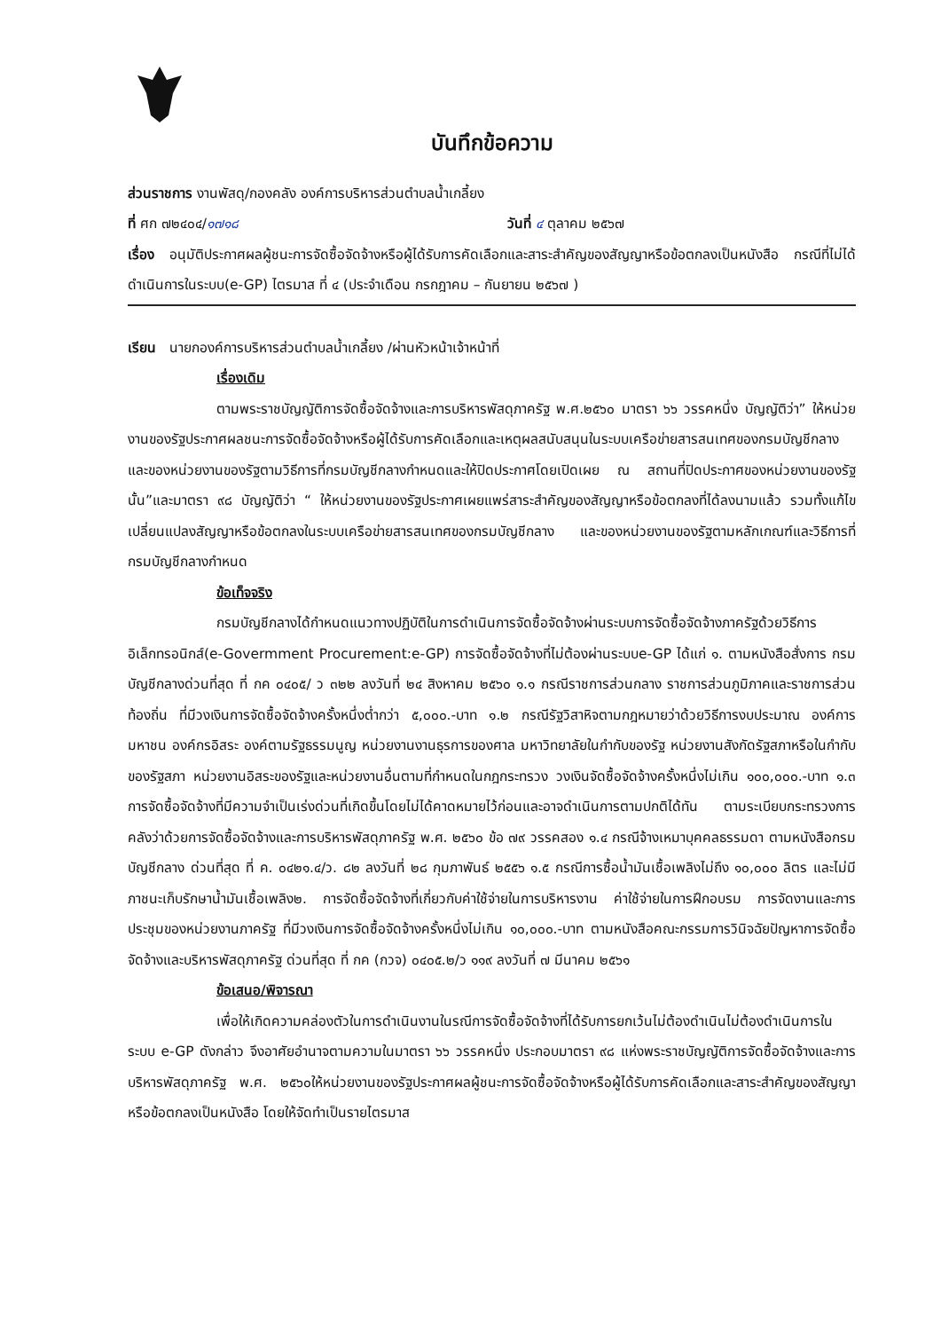บันทึกข้อความ
ส่วนราชการ งานพัสดุ/กองคลัง องค์การบริหารส่วนตำบลน้ำเกลี้ยง
ที่ ศก ๗๒๔๐๔/๑๗๑๘ วันที่ ๔ ตุลาคม ๒๕๖๗
เรื่อง อนุมัติประกาศผลผู้ชนะการจัดซื้อจัดจ้างหรือผู้ได้รับการคัดเลือกและสาระสำคัญของสัญญาหรือข้อตกลงเป็นหนังสือ กรณีที่ไม่ได้ดำเนินการในระบบ(e-GP) ไตรมาส ที่ ๔ (ประจำเดือน กรกฎาคม – กันยายน ๒๕๖๗ )
เรียน นายกองค์การบริหารส่วนตำบลน้ำเกลี้ยง /ผ่านหัวหน้าเจ้าหน้าที่
เรื่องเดิม
ตามพระราชบัญญัติการจัดซื้อจัดจ้างและการบริหารพัสดุภาครัฐ พ.ศ.๒๕๖๐ มาตรา ๖๖ วรรคหนึ่ง บัญญัติว่า” ให้หน่วยงานของรัฐประกาศผลชนะการจัดซื้อจัดจ้างหรือผู้ได้รับการคัดเลือกและเหตุผลสนับสนุนในระบบเครือข่ายสารสนเทศของกรมบัญชีกลาง และของหน่วยงานของรัฐตามวิธีการที่กรมบัญชีกลางกำหนดและให้ปิดประกาศโดยเปิดเผย ณ สถานที่ปิดประกาศของหน่วยงานของรัฐนั้น”และมาตรา ๙๘ บัญญัติว่า “ ให้หน่วยงานของรัฐประกาศเผยแพร่สาระสำคัญของสัญญาหรือข้อตกลงที่ได้ลงนามแล้ว รวมทั้งแก้ไขเปลี่ยนแปลงสัญญาหรือข้อตกลงในระบบเครือข่ายสารสนเทศของกรมบัญชีกลาง และของหน่วยงานของรัฐตามหลักเกณฑ์และวิธีการที่กรมบัญชีกลางกำหนด
ข้อเท็จจริง
กรมบัญชีกลางได้กำหนดแนวทางปฏิบัติในการดำเนินการจัดซื้อจัดจ้างผ่านระบบการจัดซื้อจัดจ้างภาครัฐด้วยวิธีการอิเล็กทรอนิกส์(e-Govermment Procurement:e-GP) การจัดซื้อจัดจ้างที่ไม่ต้องผ่านระบบe-GP ได้แก่ ๑. ตามหนังสือสั่งการ กรมบัญชีกลางด่วนที่สุด ที่ กค ๐๔๐๕/ ว ๓๒๒ ลงวันที่ ๒๔ สิงหาคม ๒๕๖๐ ๑.๑ กรณีราชการส่วนกลาง ราชการส่วนภูมิภาคและราชการส่วนท้องถิ่น ที่มีวงเงินการจัดซื้อจัดจ้างครั้งหนึ่งต่ำกว่า ๕,๐๐๐.-บาท ๑.๒ กรณีรัฐวิสาหิจตามกฎหมายว่าด้วยวิธีการงบประมาณ องค์การมหาชน องค์กรอิสระ องค์ตามรัฐธรรมนูญ หน่วยงานงานธุรการของศาล มหาวิทยาลัยในกำกับของรัฐ หน่วยงานสังกัดรัฐสภาหรือในกำกับของรัฐสภา หน่วยงานอิสระของรัฐและหน่วยงานอื่นตามที่กำหนดในกฎกระทรวง วงเงินจัดซื้อจัดจ้างครั้งหนึ่งไม่เกิน ๑๐๐,๐๐๐.-บาท ๑.๓ การจัดซื้อจัดจ้างที่มีความจำเป็นเร่งด่วนที่เกิดขึ้นโดยไม่ได้คาดหมายไว้ก่อนและอาจดำเนินการตามปกติได้ทัน ตามระเบียบกระทรวงการคลังว่าด้วยการจัดซื้อจัดจ้างและการบริหารพัสดุภาครัฐ พ.ศ. ๒๕๖๐ ข้อ ๗๙ วรรคสอง ๑.๔ กรณีจ้างเหมาบุคคลธรรมดา ตามหนังสือกรมบัญชีกลาง ด่วนที่สุด ที่ ค. ๐๔๒๑.๔/ว. ๘๒ ลงวันที่ ๒๘ กุมภาพันธ์ ๒๕๕๖ ๑.๕ กรณีการซื้อน้ำมันเชื้อเพลิงไม่ถึง ๑๐,๐๐๐ ลิตร และไม่มีภาชนะเก็บรักษาน้ำมันเชื้อเพลิง๒. การจัดซื้อจัดจ้างที่เกี่ยวกับค่าใช้จ่ายในการบริหารงาน ค่าใช้จ่ายในการฝึกอบรม การจัดงานและการประชุมของหน่วยงานภาครัฐ ที่มีวงเงินการจัดซื้อจัดจ้างครั้งหนึ่งไม่เกิน ๑๐,๐๐๐.-บาท ตามหนังสือคณะกรรมการวินิจฉัยปัญหาการจัดซื้อจัดจ้างและบริหารพัสดุภาครัฐ ด่วนที่สุด ที่ กค (กวจ) ๐๔๐๕.๒/ว ๑๑๙ ลงวันที่ ๗ มีนาคม ๒๕๖๑
ข้อเสนอ/พิจารณา
เพื่อให้เกิดความคล่องตัวในการดำเนินงานในรณีการจัดซื้อจัดจ้างที่ได้รับการยกเว้นไม่ต้องดำเนินไม่ต้องดำเนินการในระบบ e-GP ดังกล่าว จึงอาศัยอำนาจตามความในมาตรา ๖๖ วรรคหนึ่ง ประกอบมาตรา ๙๘ แห่งพระราชบัญญัติการจัดซื้อจัดจ้างและการบริหารพัสดุภาครัฐ พ.ศ. ๒๕๖๐ให้หน่วยงานของรัฐประกาศผลผู้ชนะการจัดซื้อจัดจ้างหรือผู้ได้รับการคัดเลือกและสาระสำคัญของสัญญาหรือข้อตกลงเป็นหนังสือ โดยให้จัดทำเป็นรายไตรมาส